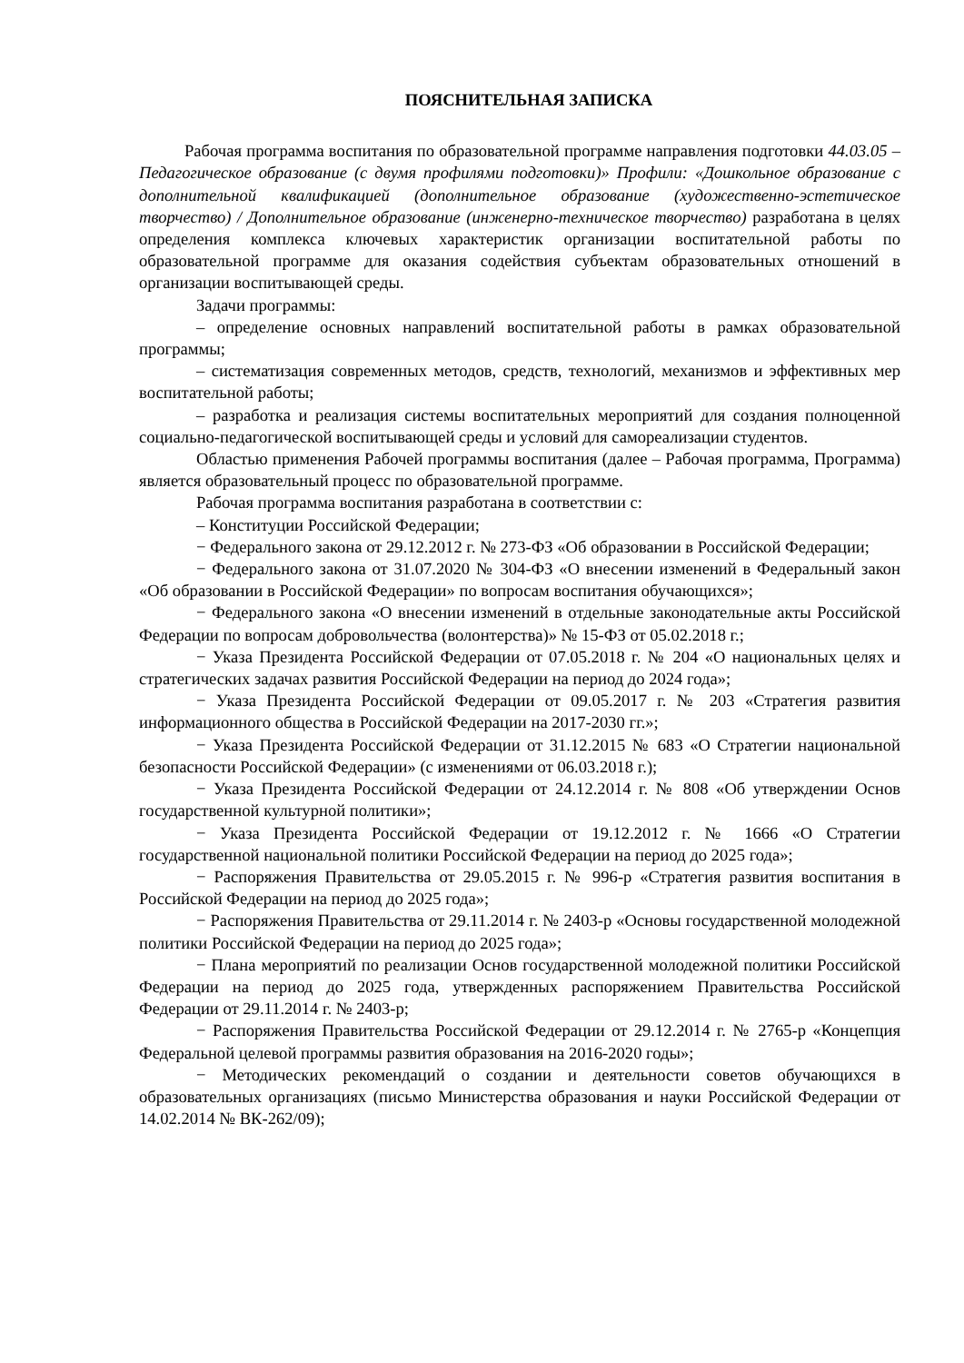ПОЯСНИТЕЛЬНАЯ ЗАПИСКА
Рабочая программа воспитания по образовательной программе направления подготовки 44.03.05 – Педагогическое образование (с двумя профилями подготовки)» Профили: «Дошкольное образование с дополнительной квалификацией (дополнительное образование (художественно-эстетическое творчество) / Дополнительное образование (инженерно-техническое творчество) разработана в целях определения комплекса ключевых характеристик организации воспитательной работы по образовательной программе для оказания содействия субъектам образовательных отношений в организации воспитывающей среды.
Задачи программы:
– определение основных направлений воспитательной работы в рамках образовательной программы;
– систематизация современных методов, средств, технологий, механизмов и эффективных мер воспитательной работы;
– разработка и реализация системы воспитательных мероприятий для создания полноценной социально-педагогической воспитывающей среды и условий для самореализации студентов.
Областью применения Рабочей программы воспитания (далее – Рабочая программа, Программа) является образовательный процесс по образовательной программе.
Рабочая программа воспитания разработана в соответствии с:
– Конституции Российской Федерации;
− Федерального закона от 29.12.2012 г. № 273-ФЗ «Об образовании в Российской Федерации;
− Федерального закона от 31.07.2020 № 304-ФЗ «О внесении изменений в Федеральный закон «Об образовании в Российской Федерации» по вопросам воспитания обучающихся»;
− Федерального закона «О внесении изменений в отдельные законодательные акты Российской Федерации по вопросам добровольчества (волонтерства)» № 15-ФЗ от 05.02.2018 г.;
− Указа Президента Российской Федерации от 07.05.2018 г. № 204 «О национальных целях и стратегических задачах развития Российской Федерации на период до 2024 года»;
− Указа Президента Российской Федерации от 09.05.2017 г. № 203 «Стратегия развития информационного общества в Российской Федерации на 2017-2030 гг.»;
− Указа Президента Российской Федерации от 31.12.2015 № 683 «О Стратегии национальной безопасности Российской Федерации» (с изменениями от 06.03.2018 г.);
− Указа Президента Российской Федерации от 24.12.2014 г. № 808 «Об утверждении Основ государственной культурной политики»;
− Указа Президента Российской Федерации от 19.12.2012 г. № 1666 «О Стратегии государственной национальной политики Российской Федерации на период до 2025 года»;
− Распоряжения Правительства от 29.05.2015 г. № 996-р «Стратегия развития воспитания в Российской Федерации на период до 2025 года»;
− Распоряжения Правительства от 29.11.2014 г. № 2403-р «Основы государственной молодежной политики Российской Федерации на период до 2025 года»;
− Плана мероприятий по реализации Основ государственной молодежной политики Российской Федерации на период до 2025 года, утвержденных распоряжением Правительства Российской Федерации от 29.11.2014 г. № 2403-р;
− Распоряжения Правительства Российской Федерации от 29.12.2014 г. № 2765-р «Концепция Федеральной целевой программы развития образования на 2016-2020 годы»;
− Методических рекомендаций о создании и деятельности советов обучающихся в образовательных организациях (письмо Министерства образования и науки Российской Федерации от 14.02.2014 № ВК-262/09);